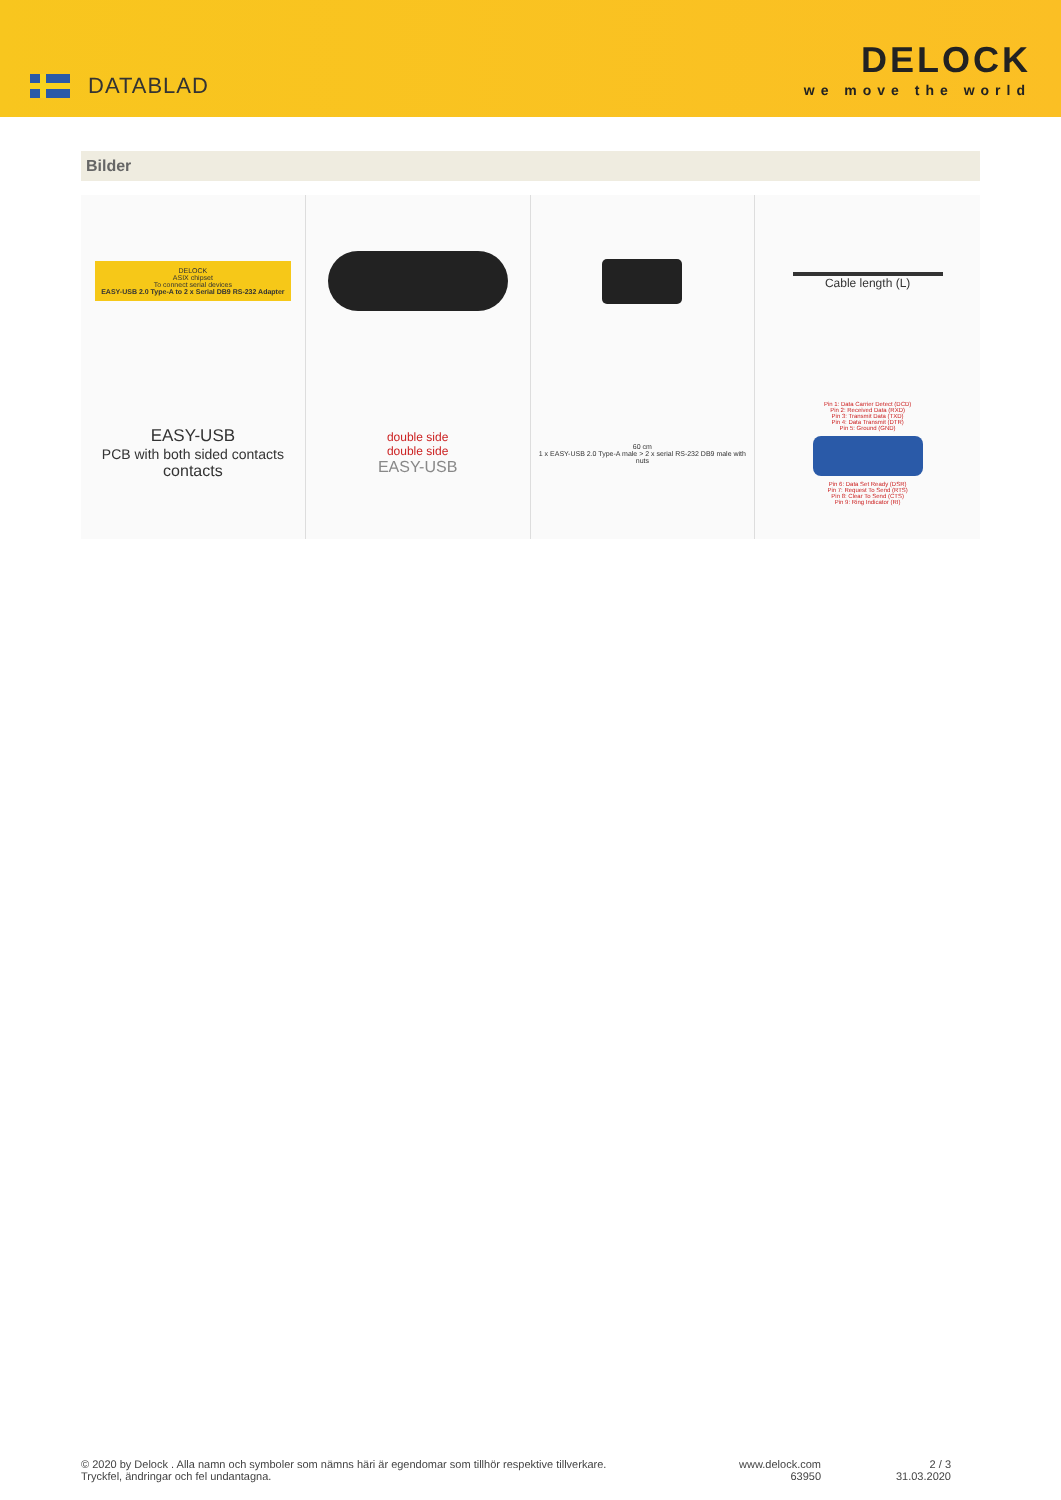DATABLAD
DELOCK
we move the world
Bilder
DELOCK
ASIX chipset
To connect serial devices
EASY-USB 2.0 Type-A to 2 x Serial DB9 RS-232 Adapter
Cable length (L)
EASY-USB
PCB with both sided contacts
contacts
double side
double side
EASY-USB
60 cm
1 x EASY-USB 2.0 Type-A male > 2 x serial RS-232 DB9 male with nuts
Pin 1: Data Carrier Detect (DCD)
Pin 2: Received Data (RXD)
Pin 3: Transmit Data (TXD)
Pin 4: Data Transmit (DTR)
Pin 5: Ground (GND)
Pin 6: Data Set Ready (DSR)
Pin 7: Request To Send (RTS)
Pin 8: Clear To Send (CTS)
Pin 9: Ring Indicator (RI)
© 2020 by Delock . Alla namn och symboler som nämns häri är egendomar som tillhör respektive tillverkare.
Tryckfel, ändringar och fel undantagna.
www.delock.com
63950
2 / 3
31.03.2020